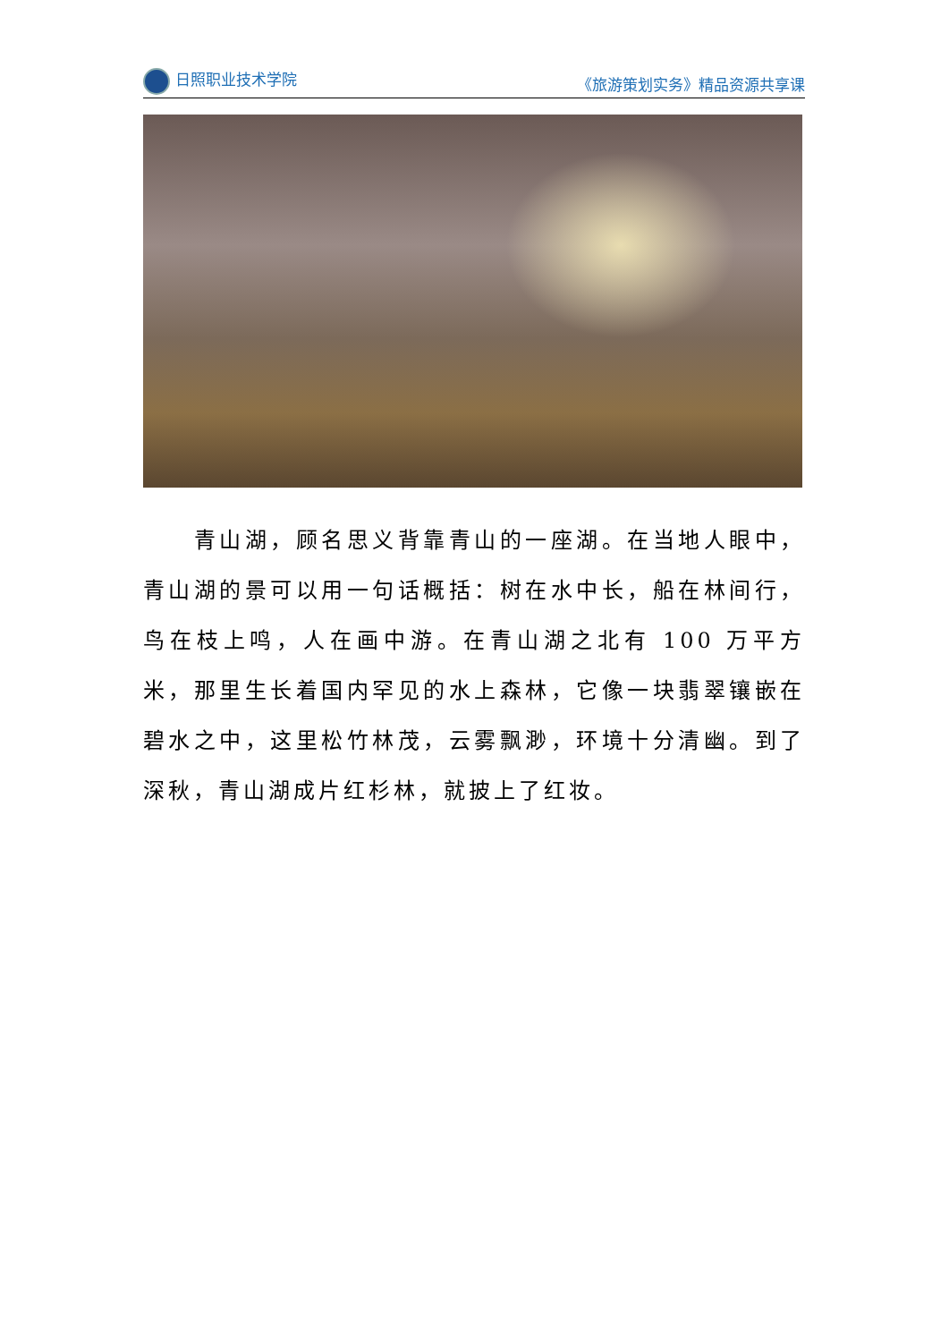日照职业技术学院 《旅游策划实务》精品资源共享课
  青山湖，顾名思义背靠青山的一座湖。在当地人眼中，青山湖的景可以用一句话概括：树在水中长，船在林间行，鸟在枝上鸣，人在画中游。在青山湖之北有 100 万平方米，那里生长着国内罕见的水上森林，它像一块翡翠镶嵌在碧水之中，这里松竹林茂，云雾飘渺，环境十分清幽。到了深秋，青山湖成片红杉林，就披上了红妆。